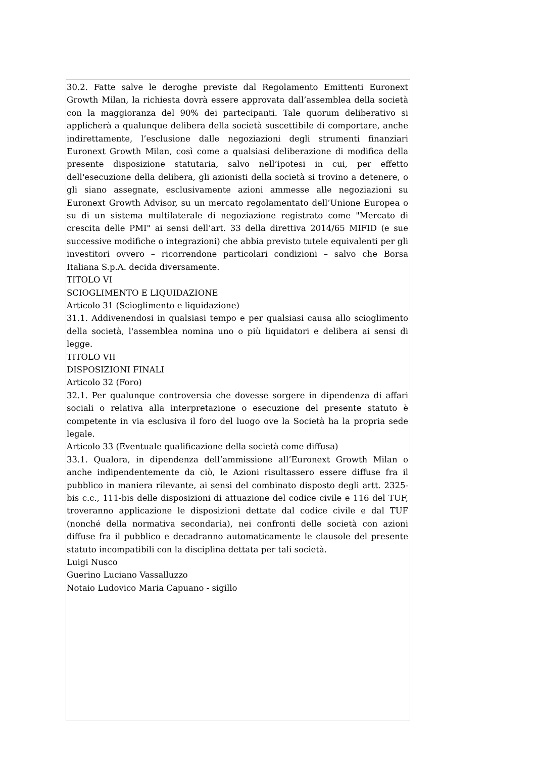30.2. Fatte salve le deroghe previste dal Regolamento Emittenti Euronext Growth Milan, la richiesta dovrà essere approvata dall’assemblea della società con la maggioranza del 90% dei partecipanti. Tale quorum deliberativo si applicherà a qualunque delibera della società suscettibile di comportare, anche indirettamente, l’esclusione dalle negoziazioni degli strumenti finanziari Euronext Growth Milan, così come a qualsiasi deliberazione di modifica della presente disposizione statutaria, salvo nell’ipotesi in cui, per effetto dell'esecuzione della delibera, gli azionisti della società si trovino a detenere, o gli siano assegnate, esclusivamente azioni ammesse alle negoziazioni su Euronext Growth Advisor, su un mercato regolamentato dell’Unione Europea o su di un sistema multilaterale di negoziazione registrato come "Mercato di crescita delle PMI" ai sensi dell’art. 33 della direttiva 2014/65 MIFID (e sue successive modifiche o integrazioni) che abbia previsto tutele equivalenti per gli investitori ovvero – ricorrendone particolari condizioni – salvo che Borsa Italiana S.p.A. decida diversamente.
TITOLO VI
SCIOGLIMENTO E LIQUIDAZIONE
Articolo 31 (Scioglimento e liquidazione)
31.1. Addivenendosi in qualsiasi tempo e per qualsiasi causa allo scioglimento della società, l'assemblea nomina uno o più liquidatori e delibera ai sensi di legge.
TITOLO VII
DISPOSIZIONI FINALI
Articolo 32 (Foro)
32.1. Per qualunque controversia che dovesse sorgere in dipendenza di affari sociali o relativa alla interpretazione o esecuzione del presente statuto è competente in via esclusiva il foro del luogo ove la Società ha la propria sede legale.
Articolo 33 (Eventuale qualificazione della società come diffusa)
33.1. Qualora, in dipendenza dell’ammissione all’Euronext Growth Milan o anche indipendentemente da ciò, le Azioni risultassero essere diffuse fra il pubblico in maniera rilevante, ai sensi del combinato disposto degli artt. 2325-bis c.c., 111-bis delle disposizioni di attuazione del codice civile e 116 del TUF, troveranno applicazione le disposizioni dettate dal codice civile e dal TUF (nonché della normativa secondaria), nei confronti delle società con azioni diffuse fra il pubblico e decadranno automaticamente le clausole del presente statuto incompatibili con la disciplina dettata per tali società.
Luigi Nusco
Guerino Luciano Vassalluzzo
Notaio Ludovico Maria Capuano - sigillo